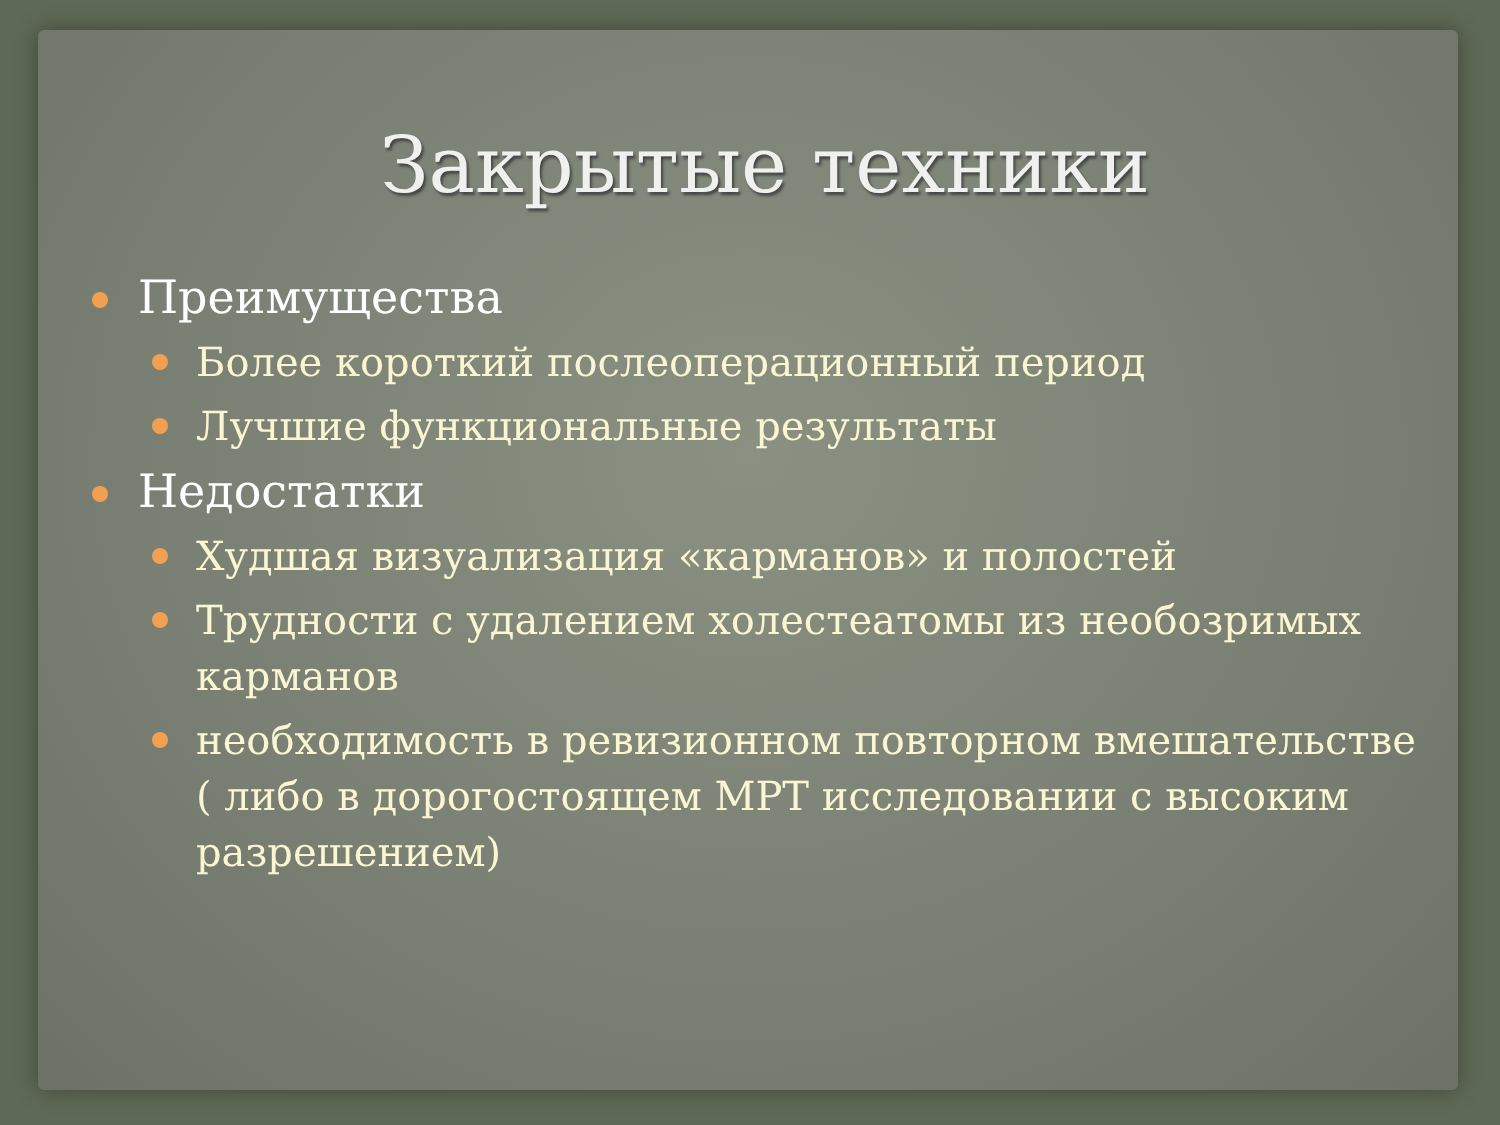Закрытые техники
Преимущества
Более короткий послеоперационный период
Лучшие функциональные результаты
Недостатки
Худшая визуализация «карманов» и полостей
Трудности с удалением холестеатомы из необозримых карманов
необходимость в ревизионном повторном вмешательстве ( либо в дорогостоящем МРТ исследовании с высоким разрешением)